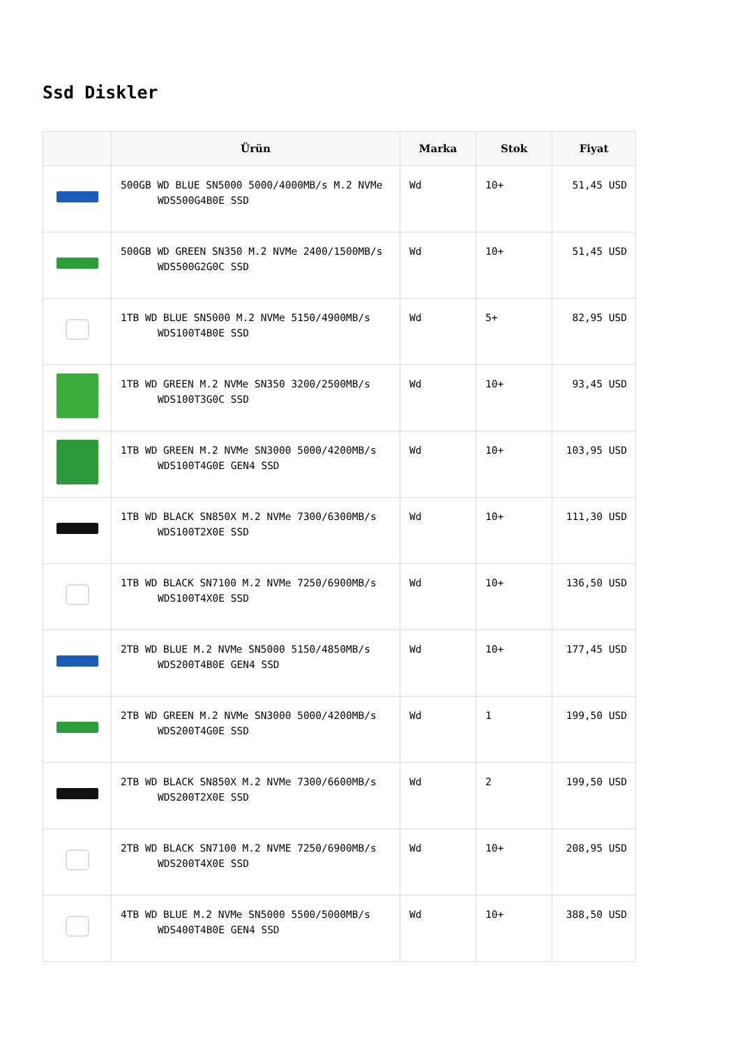Ssd Diskler
| | Ürün | Marka | Stok | Fiyat |
| --- | --- | --- | --- | --- |
| | 500GB WD BLUE SN5000 5000/4000MB/s M.2 NVMe WDS500G4B0E SSD | Wd | 10+ | 51,45 USD |
| | 500GB WD GREEN SN350 M.2 NVMe 2400/1500MB/s WDS500G2G0C SSD | Wd | 10+ | 51,45 USD |
| | 1TB WD BLUE SN5000 M.2 NVMe 5150/4900MB/s WDS100T4B0E SSD | Wd | 5+ | 82,95 USD |
| | 1TB WD GREEN M.2 NVMe SN350 3200/2500MB/s WDS100T3G0C SSD | Wd | 10+ | 93,45 USD |
| | 1TB WD GREEN M.2 NVMe SN3000 5000/4200MB/s WDS100T4G0E GEN4 SSD | Wd | 10+ | 103,95 USD |
| | 1TB WD BLACK SN850X M.2 NVMe 7300/6300MB/s WDS100T2X0E SSD | Wd | 10+ | 111,30 USD |
| | 1TB WD BLACK SN7100 M.2 NVMe 7250/6900MB/s WDS100T4X0E SSD | Wd | 10+ | 136,50 USD |
| | 2TB WD BLUE M.2 NVMe SN5000 5150/4850MB/s WDS200T4B0E GEN4 SSD | Wd | 10+ | 177,45 USD |
| | 2TB WD GREEN M.2 NVMe SN3000 5000/4200MB/s WDS200T4G0E SSD | Wd | 1 | 199,50 USD |
| | 2TB WD BLACK SN850X M.2 NVMe 7300/6600MB/s WDS200T2X0E SSD | Wd | 2 | 199,50 USD |
| | 2TB WD BLACK SN7100 M.2 NVME 7250/6900MB/s WDS200T4X0E SSD | Wd | 10+ | 208,95 USD |
| | 4TB WD BLUE M.2 NVMe SN5000 5500/5000MB/s WDS400T4B0E GEN4 SSD | Wd | 10+ | 388,50 USD |